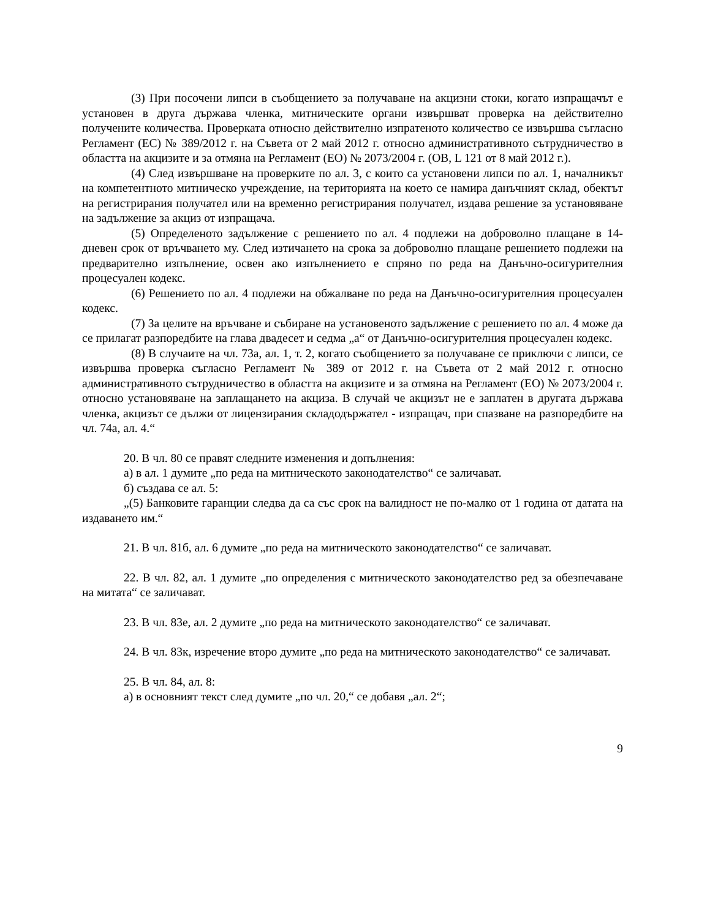(3) При посочени липси в съобщението за получаване на акцизни стоки, когато изпращачът е установен в друга държава членка, митническите органи извършват проверка на действително получените количества. Проверката относно действително изпратеното количество се извършва съгласно Регламент (ЕС) № 389/2012 г. на Съвета от 2 май 2012 г. относно административното сътрудничество в областта на акцизите и за отмяна на Регламент (ЕО) № 2073/2004 г. (ОВ, L 121 от 8 май 2012 г.).
(4) След извършване на проверките по ал. 3, с които са установени липси по ал. 1, началникът на компетентното митническо учреждение, на територията на което се намира данъчният склад, обектът на регистрирания получател или на временно регистрирания получател, издава решение за установяване на задължение за акциз от изпращача.
(5) Определеното задължение с решението по ал. 4 подлежи на доброволно плащане в 14-дневен срок от връчването му. След изтичането на срока за доброволно плащане решението подлежи на предварително изпълнение, освен ако изпълнението е спряно по реда на Данъчно-осигурителния процесуален кодекс.
(6) Решението по ал. 4 подлежи на обжалване по реда на Данъчно-осигурителния процесуален кодекс.
(7) За целите на връчване и събиране на установеното задължение с решението по ал. 4 може да се прилагат разпоредбите на глава двадесет и седма „а“ от Данъчно-осигурителния процесуален кодекс.
(8) В случаите на чл. 73а, ал. 1, т. 2, когато съобщението за получаване се приключи с липси, се извършва проверка съгласно Регламент № 389 от 2012 г. на Съвета от 2 май 2012 г. относно административното сътрудничество в областта на акцизите и за отмяна на Регламент (ЕО) № 2073/2004 г. относно установяване на заплащането на акциза. В случай че акцизът не е заплатен в другата държава членка, акцизът се дължи от лицензирания складодържател - изпращач, при спазване на разпоредбите на чл. 74а, ал. 4.“
20. В чл. 80 се правят следните изменения и допълнения:
а) в ал. 1 думите „по реда на митническото законодателство“ се заличават.
б) създава се ал. 5:
„(5) Банковите гаранции следва да са със срок на валидност не по-малко от 1 година от датата на издаването им.“
21. В чл. 81б, ал. 6 думите „по реда на митническото законодателство“ се заличават.
22. В чл. 82, ал. 1 думите „по определения с митническото законодателство ред за обезпечаване на митата“ се заличават.
23. В чл. 83е, ал. 2 думите „по реда на митническото законодателство“ се заличават.
24. В чл. 83к, изречение второ думите „по реда на митническото законодателство“ се заличават.
25. В чл. 84, ал. 8:
а) в основният текст след думите „по чл. 20,“ се добавя „ал. 2“;
9